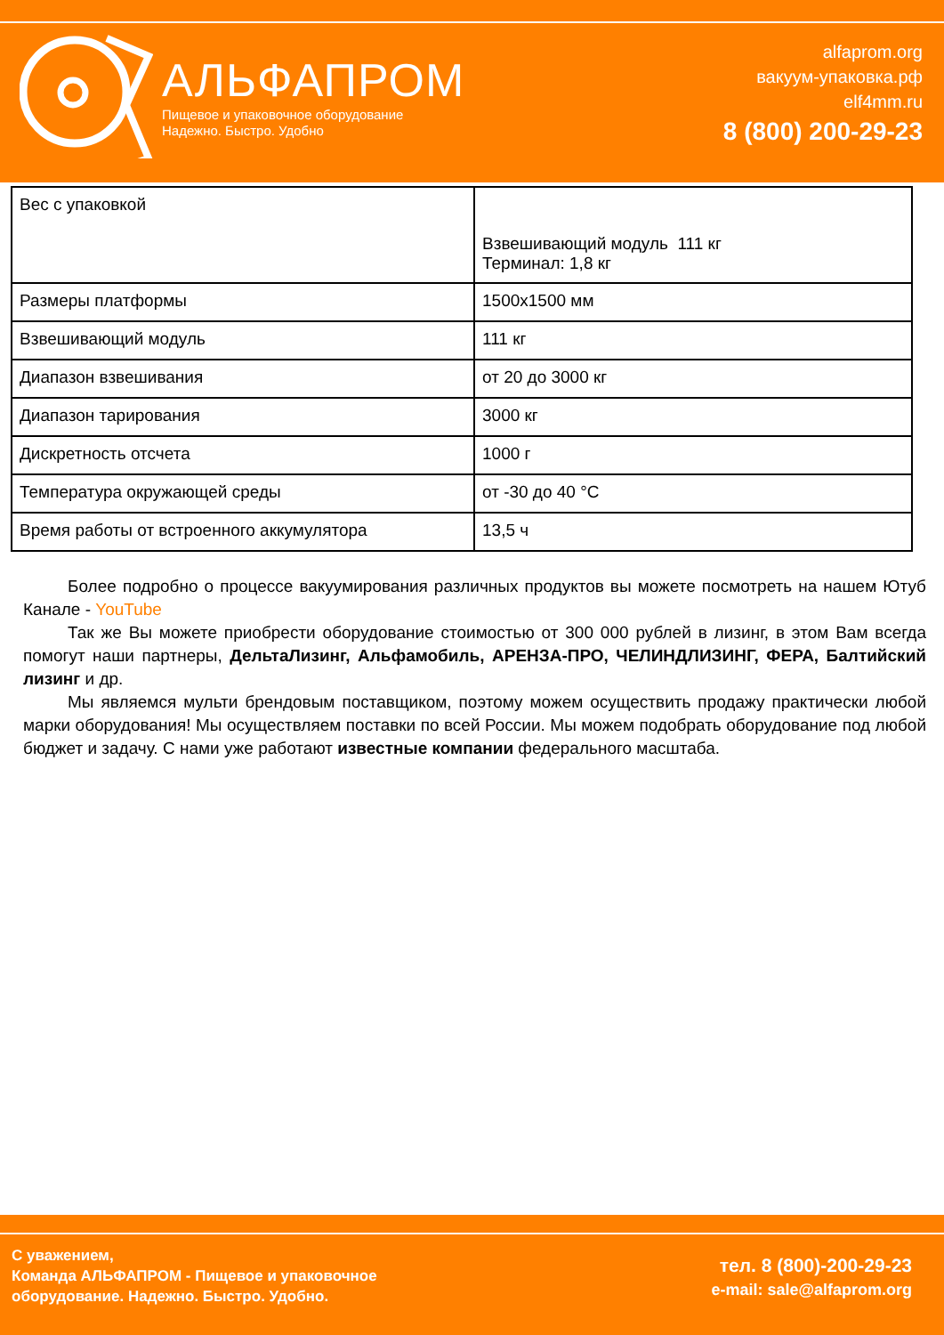АЛЬФАПРОМ
Пищевое и упаковочное оборудование
Надежно. Быстро. Удобно
alfaprom.org
вакуум-упаковка.рф
elf4mm.ru
8 (800) 200-29-23
| Вес с упаковкой | Взвешивающий модуль 111 кг Терминал: 1,8 кг |
| Размеры платформы | 1500x1500 мм |
| Взвешивающий модуль | 111 кг |
| Диапазон взвешивания | от 20 до 3000 кг |
| Диапазон тарирования | 3000 кг |
| Дискретность отсчета | 1000 г |
| Температура окружающей среды | от -30 до 40 °C |
| Время работы от встроенного аккумулятора | 13,5 ч |
Более подробно о процессе вакуумирования различных продуктов вы можете посмотреть на нашем Ютуб Канале - YouTube
Так же Вы можете приобрести оборудование стоимостью от 300 000 рублей в лизинг, в этом Вам всегда помогут наши партнеры, ДельтаЛизинг, Альфамобиль, АРЕНЗА-ПРО, ЧЕЛИНДЛИЗИНГ, ФЕРА, Балтийский лизинг и др.
Мы являемся мульти брендовым поставщиком, поэтому можем осуществить продажу практически любой марки оборудования! Мы осуществляем поставки по всей России. Мы можем подобрать оборудование под любой бюджет и задачу. С нами уже работают известные компании федерального масштаба.
С уважением,
Команда АЛЬФАПРОМ - Пищевое и упаковочное
оборудование. Надежно. Быстро. Удобно.
тел. 8 (800)-200-29-23
e-mail: sale@alfaprom.org